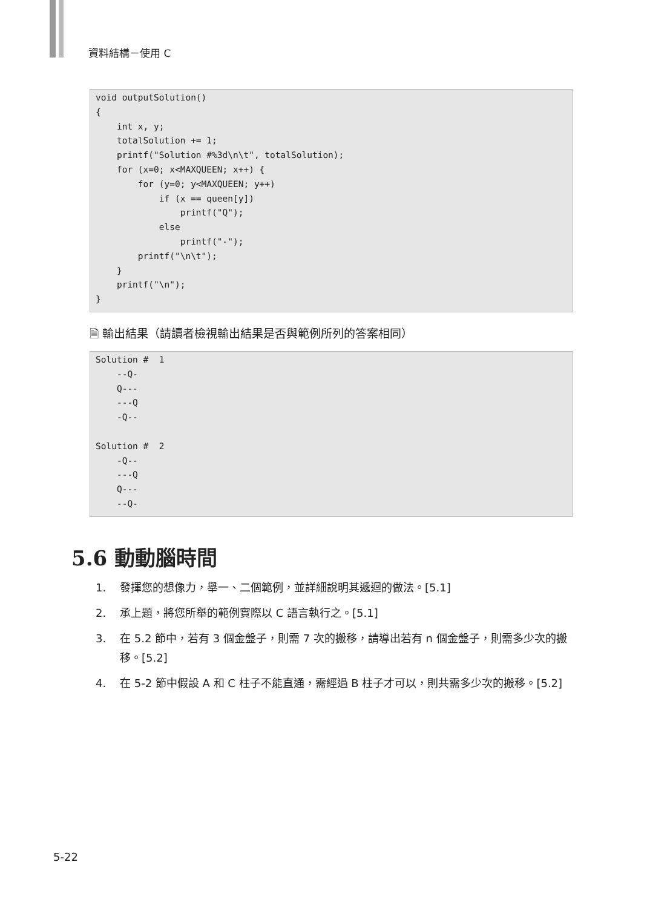資料結構－使用 C
void outputSolution()
{
    int x, y;
    totalSolution += 1;
    printf("Solution #%3d\n\t", totalSolution);
    for (x=0; x<MAXQUEEN; x++) {
        for (y=0; y<MAXQUEEN; y++)
            if (x == queen[y])
                printf("Q");
            else
                printf("-");
        printf("\n\t");
    }
    printf("\n");
}
🗎 輸出結果（請讀者檢視輸出結果是否與範例所列的答案相同）
Solution #  1
    --Q-
    Q---
    ---Q
    -Q--

Solution #  2
    -Q--
    ---Q
    Q---
    --Q-
5.6 動動腦時間
1. 發揮您的想像力，舉一、二個範例，並詳細說明其遞迴的做法。[5.1]
2. 承上題，將您所舉的範例實際以 C 語言執行之。[5.1]
3. 在 5.2 節中，若有 3 個金盤子，則需 7 次的搬移，請導出若有 n 個金盤子，則需多少次的搬移。[5.2]
4. 在 5-2 節中假設 A 和 C 柱子不能直通，需經過 B 柱子才可以，則共需多少次的搬移。[5.2]
5-22